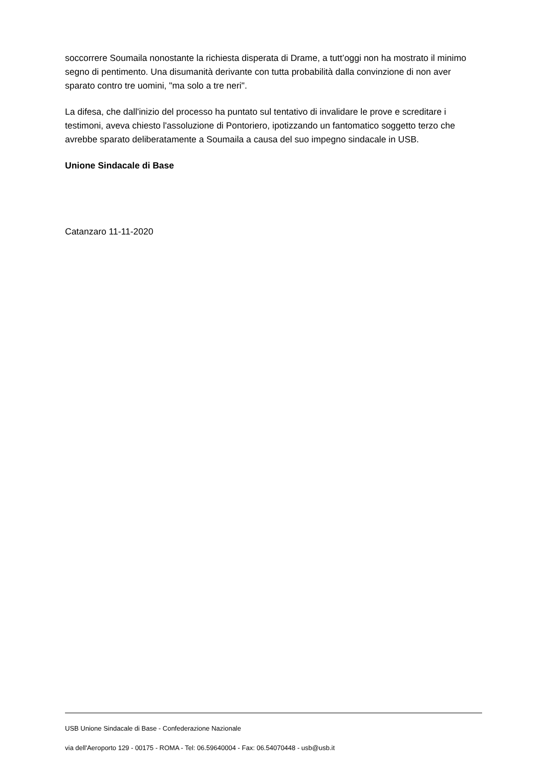soccorrere Soumaila nonostante la richiesta disperata di Drame, a tutt’oggi non ha mostrato il minimo segno di pentimento. Una disumanità derivante con tutta probabilità dalla convinzione di non aver sparato contro tre uomini, "ma solo a tre neri".
La difesa, che dall'inizio del processo ha puntato sul tentativo di invalidare le prove e screditare i testimoni, aveva chiesto l'assoluzione di Pontoriero, ipotizzando un fantomatico soggetto terzo che avrebbe sparato deliberatamente a Soumaila a causa del suo impegno sindacale in USB.
Unione Sindacale di Base
Catanzaro 11-11-2020
USB Unione Sindacale di Base - Confederazione Nazionale
via dell'Aeroporto 129 - 00175 - ROMA - Tel: 06.59640004 - Fax: 06.54070448 - usb@usb.it